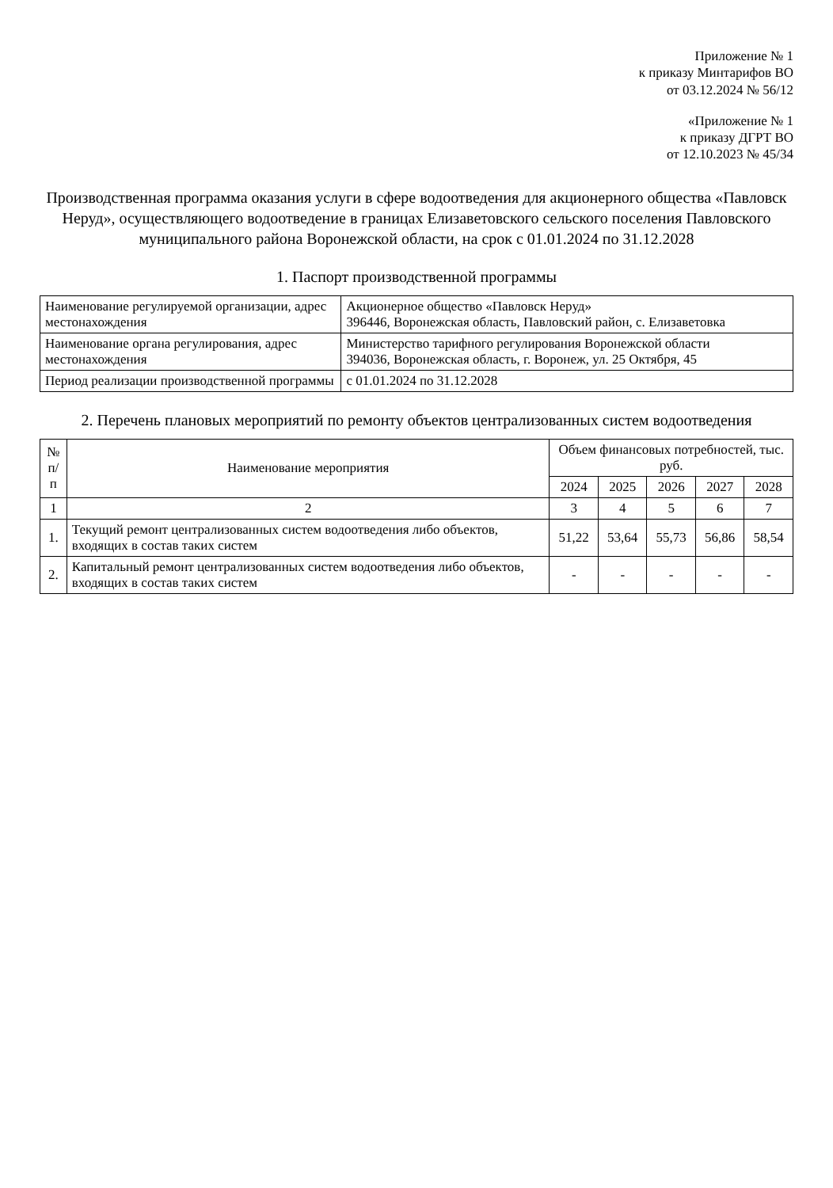Приложение № 1
к приказу Минтарифов ВО
от 03.12.2024 № 56/12
«Приложение № 1
к приказу ДГРТ ВО
от 12.10.2023 № 45/34
Производственная программа оказания услуги в сфере водоотведения для акционерного общества «Павловск Неруд», осуществляющего водоотведение в границах Елизаветовского сельского поселения Павловского муниципального района Воронежской области, на срок с 01.01.2024 по 31.12.2028
1. Паспорт производственной программы
| Наименование регулируемой организации, адрес местонахождения | Акционерное общество «Павловск Неруд» 396446, Воронежская область, Павловский район, с. Елизаветовка |
| Наименование органа регулирования, адрес местонахождения | Министерство тарифного регулирования Воронежской области 394036, Воронежская область, г. Воронеж, ул. 25 Октября, 45 |
| Период реализации производственной программы | с 01.01.2024 по 31.12.2028 |
2. Перечень плановых мероприятий по ремонту объектов централизованных систем водоотведения
| № п/п | Наименование мероприятия | Объем финансовых потребностей, тыс. руб. | | | | |
| --- | --- | --- | --- | --- | --- | --- |
| | | 2024 | 2025 | 2026 | 2027 | 2028 |
| 1 | 2 | 3 | 4 | 5 | 6 | 7 |
| 1. | Текущий ремонт централизованных систем водоотведения либо объектов, входящих в состав таких систем | 51,22 | 53,64 | 55,73 | 56,86 | 58,54 |
| 2. | Капитальный ремонт централизованных систем водоотведения либо объектов, входящих в состав таких систем | - | - | - | - | - |